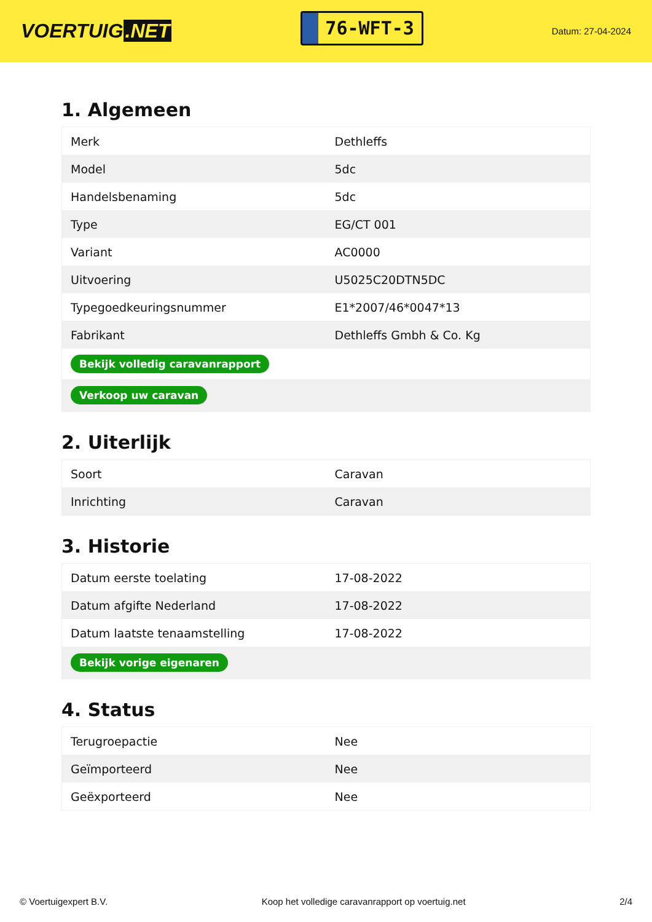VOERTUIG.NET
76-WFT-3
Datum: 27-04-2024
1. Algemeen
| Merk | Dethleffs |
| Model | 5dc |
| Handelsbenaming | 5dc |
| Type | EG/CT 001 |
| Variant | AC0000 |
| Uitvoering | U5025C20DTN5DC |
| Typegoedkeuringsnummer | E1*2007/46*0047*13 |
| Fabrikant | Dethleffs Gmbh & Co. Kg |
| Bekijk volledig caravanrapport | |
| Verkoop uw caravan | |
2. Uiterlijk
| Soort | Caravan |
| Inrichting | Caravan |
3. Historie
| Datum eerste toelating | 17-08-2022 |
| Datum afgifte Nederland | 17-08-2022 |
| Datum laatste tenaamstelling | 17-08-2022 |
| Bekijk vorige eigenaren | |
4. Status
| Terugroepactie | Nee |
| Geïmporteerd | Nee |
| Geëxporteerd | Nee |
© Voertuigexpert B.V. Koop het volledige caravanrapport op voertuig.net 2/4